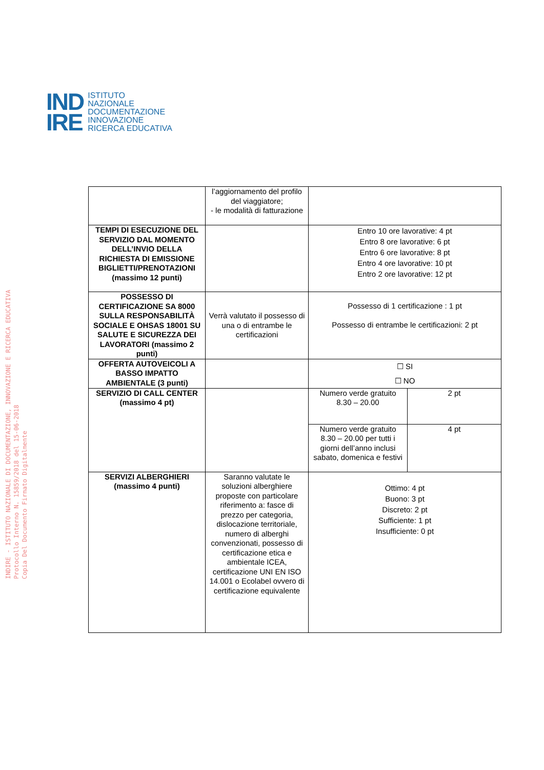IND
IRE
ISTITUTO
NAZIONALE
DOCUMENTAZIONE
INNOVAZIONE
RICERCA EDUCATIVA
INDIRE - ISTITUTO NAZIONALE DI DOCUMENTAZIONE, INNOVAZIONE E RICERCA EDUCATIVA
Protocollo Interno N. 15859/2018 del 15-06-2018
Copia Del Documento Firmato Digitalmente
| | l’aggiornamento del profilo del viaggiatore; - le modalità di fatturazione | | |
| TEMPI DI ESECUZIONE DEL SERVIZIO DAL MOMENTO DELL’INVIO DELLA RICHIESTA DI EMISSIONE BIGLIETTI/PRENOTAZIONI (massimo 12 punti) | | Entro 10 ore lavorative: 4 pt Entro 8 ore lavorative: 6 pt Entro 6 ore lavorative: 8 pt Entro 4 ore lavorative: 10 pt Entro 2 ore lavorative: 12 pt | |
| POSSESSO DI CERTIFICAZIONE SA 8000 SULLA RESPONSABILITÀ SOCIALE E OHSAS 18001 SU SALUTE E SICUREZZA DEI LAVORATORI (massimo 2 punti) | Verrà valutato il possesso di una o di entrambe le certificazioni | Possesso di 1 certificazione : 1 pt Possesso di entrambe le certificazioni: 2 pt | |
| OFFERTA AUTOVEICOLI A BASSO IMPATTO AMBIENTALE (3 punti) | | ☐ SI ☐ NO | |
| SERVIZIO DI CALL CENTER (massimo 4 pt) | | Numero verde gratuito 8.30 – 20.00 | 2 pt |
| | | Numero verde gratuito 8.30 – 20.00 per tutti i giorni dell’anno inclusi sabato, domenica e festivi | 4 pt |
| SERVIZI ALBERGHIERI (massimo 4 punti) | Saranno valutate le soluzioni alberghiere proposte con particolare riferimento a: fasce di prezzo per categoria, dislocazione territoriale, numero di alberghi convenzionati, possesso di certificazione etica e ambientale ICEA, certificazione UNI EN ISO 14.001 o Ecolabel ovvero di certificazione equivalente | Ottimo: 4 pt Buono: 3 pt Discreto: 2 pt Sufficiente: 1 pt Insufficiente: 0 pt | |